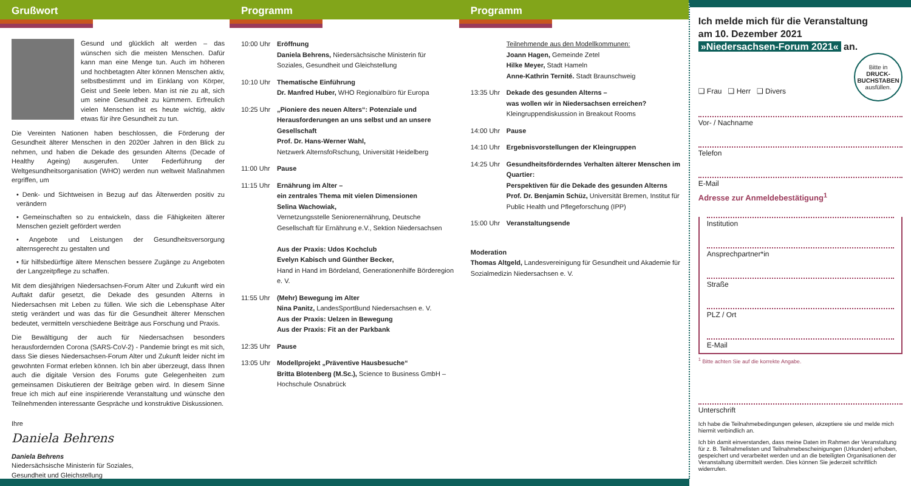Grußwort
Gesund und glücklich alt werden – das wünschen sich die meisten Menschen. Dafür kann man eine Menge tun. Auch im höheren und hochbetagten Alter können Menschen aktiv, selbstbestimmt und im Einklang von Körper, Geist und Seele leben. Man ist nie zu alt, sich um seine Gesundheit zu kümmern. Erfreulich vielen Menschen ist es heute wichtig, aktiv etwas für ihre Gesundheit zu tun.
Die Vereinten Nationen haben beschlossen, die Förderung der Gesundheit älterer Menschen in den 2020er Jahren in den Blick zu nehmen, und haben die Dekade des gesunden Alterns (Decade of Healthy Ageing) ausgerufen. Unter Federführung der Weltgesundheitsorganisation (WHO) werden nun weltweit Maßnahmen ergriffen, um
• Denk- und Sichtweisen in Bezug auf das Älterwerden positiv zu verändern
• Gemeinschaften so zu entwickeln, dass die Fähigkeiten älterer Menschen gezielt gefördert werden
• Angebote und Leistungen der Gesundheitsversorgung alternsgerecht zu gestalten und
• für hilfsbedürftige ältere Menschen bessere Zugänge zu Angeboten der Langzeitpflege zu schaffen.
Mit dem diesjährigen Niedersachsen-Forum Alter und Zukunft wird ein Auftakt dafür gesetzt, die Dekade des gesunden Alterns in Niedersachsen mit Leben zu füllen. Wie sich die Lebensphase Alter stetig verändert und was das für die Gesundheit älterer Menschen bedeutet, vermitteln verschiedene Beiträge aus Forschung und Praxis.
Die Bewältigung der auch für Niedersachsen besonders herausfordernden Corona (SARS-CoV-2) - Pandemie bringt es mit sich, dass Sie dieses Niedersachsen-Forum Alter und Zukunft leider nicht im gewohnten Format erleben können. Ich bin aber überzeugt, dass Ihnen auch die digitale Version des Forums gute Gelegenheiten zum gemeinsamen Diskutieren der Beiträge geben wird. In diesem Sinne freue ich mich auf eine inspirierende Veranstaltung und wünsche den Teilnehmenden interessante Gespräche und konstruktive Diskussionen.
Ihre
Daniela Behrens
Daniela Behrens
Niedersächsische Ministerin für Soziales,
Gesundheit und Gleichstellung
Programm
10:00 Uhr
Eröffnung
Daniela Behrens, Niedersächsische Ministerin für Soziales, Gesundheit und Gleichstellung
10:10 Uhr
Thematische Einführung
Dr. Manfred Huber, WHO Regionalbüro für Europa
10:25 Uhr
„Pioniere des neuen Alters“: Potenziale und Herausforderungen an uns selbst und an unsere Gesellschaft
Prof. Dr. Hans-Werner Wahl,
Netzwerk AlternsfoRschung, Universität Heidelberg
11:00 Uhr Pause
11:15 Uhr
Ernährung im Alter –
ein zentrales Thema mit vielen Dimensionen
Selina Wachowiak,
Vernetzungsstelle Seniorenernährung, Deutsche Gesellschaft für Ernährung e.V., Sektion Niedersachsen
Aus der Praxis: Udos Kochclub
Evelyn Kabisch und Günther Becker,
Hand in Hand im Bördeland, Generationenhilfe Börderegion e. V.
11:55 Uhr
(Mehr) Bewegung im Alter
Nina Panitz, LandesSportBund Niedersachsen e. V.
Aus der Praxis: Uelzen in Bewegung
Aus der Praxis: Fit an der Parkbank
12:35 Uhr Pause
13:05 Uhr
Modellprojekt „Präventive Hausbesuche“
Britta Blotenberg (M.Sc.), Science to Business GmbH – Hochschule Osnabrück
Programm
Teilnehmende aus den Modellkommunen:
Joann Hagen, Gemeinde Zetel
Hilke Meyer, Stadt Hameln
Anne-Kathrin Ternité. Stadt Braunschweig
13:35 Uhr
Dekade des gesunden Alterns –
was wollen wir in Niedersachsen erreichen?
Kleingruppendiskussion in Breakout Rooms
14:00 Uhr Pause
14:10 Uhr Ergebnisvorstellungen der Kleingruppen
14:25 Uhr
Gesundheitsförderndes Verhalten älterer Menschen im Quartier:
Perspektiven für die Dekade des gesunden Alterns
Prof. Dr. Benjamin Schüz, Universität Bremen, Institut für Public Health und Pflegeforschung (IPP)
15:00 Uhr Veranstaltungsende
Moderation
Thomas Altgeld, Landesvereinigung für Gesundheit und Akademie für Sozialmedizin Niedersachsen e. V.
Ich melde mich für die Veranstaltung
am 10. Dezember 2021
»Niedersachsen-Forum 2021« an.
Bitte in
DRUCK-
BUCHSTABEN
ausfüllen.
❑ Frau ❑ Herr ❑ Divers
Vor- / Nachname
Telefon
E-Mail
Adresse zur Anmeldebestätigung<sup>1</sup>
Institution
Ansprechpartner*in
Straße
PLZ / Ort
E-Mail
<sup>1</sup> Bitte achten Sie auf die korrekte Angabe.
Unterschrift
Ich habe die Teilnahmebedingungen gelesen, akzeptiere sie und melde mich hiermit verbindlich an.
Ich bin damit einverstanden, dass meine Daten im Rahmen der Veranstaltung für z. B. Teilnahmelisten und Teilnahmebescheinigungen (Urkunden) erhoben, gespeichert und verarbeitet werden und an die beteiligten Organisationen der Veranstaltung übermittelt werden. Dies können Sie jederzeit schriftlich widerrufen.